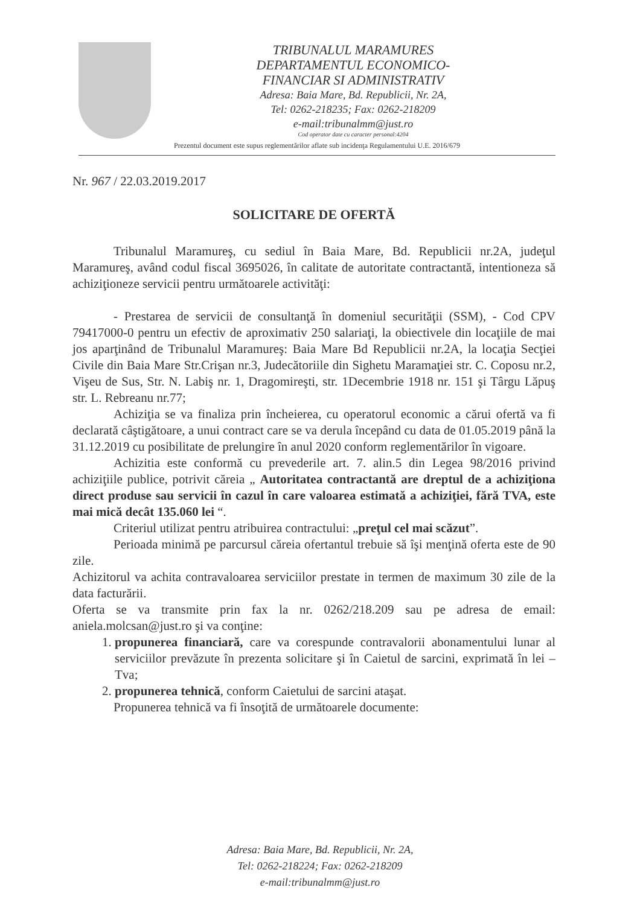TRIBUNALUL MARAMURES
DEPARTAMENTUL ECONOMICO-
FINANCIAR SI ADMINISTRATIV
Adresa: Baia Mare, Bd. Republicii, Nr. 2A,
Tel: 0262-218235; Fax: 0262-218209
e-mail:tribunalmm@just.ro
Cod operator date cu caracter personal:4204
Prezentul document este supus reglementărilor aflate sub incidenţa Regulamentului U.E. 2016/679
Nr. 967 / 22.03.2019.2017
SOLICITARE DE OFERTĂ
Tribunalul Maramureş, cu sediul în Baia Mare, Bd. Republicii nr.2A, judeţul Maramureş, având codul fiscal 3695026, în calitate de autoritate contractantă, intentioneza să achiziţioneze servicii pentru următoarele activităţi:
- Prestarea de servicii de consultanţă în domeniul securităţii (SSM), - Cod CPV 79417000-0 pentru un efectiv de aproximativ 250 salariaţi, la obiectivele din locaţiile de mai jos aparţinând de Tribunalul Maramureş: Baia Mare Bd Republicii nr.2A, la locaţia Secţiei Civile din Baia Mare Str.Crişan nr.3, Judecătoriile din Sighetu Maramaţiei str. C. Coposu nr.2, Vişeu de Sus, Str. N. Labiş nr. 1, Dragomireşti, str. 1Decembrie 1918 nr. 151 şi Târgu Lăpuş str. L. Rebreanu nr.77;
Achiziţia se va finaliza prin încheierea, cu operatorul economic a cărui ofertă va fi declarată câştigătoare, a unui contract care se va derula începând cu data de 01.05.2019 până la 31.12.2019 cu posibilitate de prelungire în anul 2020 conform reglementărilor în vigoare.
Achizitia este conformă cu prevederile art. 7. alin.5 din Legea 98/2016 privind achiziţiile publice, potrivit căreia „ Autoritatea contractantă are dreptul de a achiziţiona direct produse sau servicii în cazul în care valoarea estimată a achiziţiei, fără TVA, este mai mică decât 135.060 lei “.
Criteriul utilizat pentru atribuirea contractului: „preţul cel mai scăzut”.
Perioada minimă pe parcursul căreia ofertantul trebuie să îşi menţină oferta este de 90 zile.
Achizitorul va achita contravaloarea serviciilor prestate in termen de maximum 30 zile de la data facturării.
Oferta se va transmite prin fax la nr. 0262/218.209 sau pe adresa de email: aniela.molcsan@just.ro şi va conţine:
1. propunerea financiară, care va corespunde contravalorii abonamentului lunar al serviciilor prevăzute în prezenta solicitare şi în Caietul de sarcini, exprimată în lei –Tva;
2. propunerea tehnică, conform Caietului de sarcini ataşat.
Propunerea tehnică va fi însoţită de următoarele documente:
Adresa: Baia Mare, Bd. Republicii, Nr. 2A,
Tel: 0262-218224; Fax: 0262-218209
e-mail:tribunalmm@just.ro